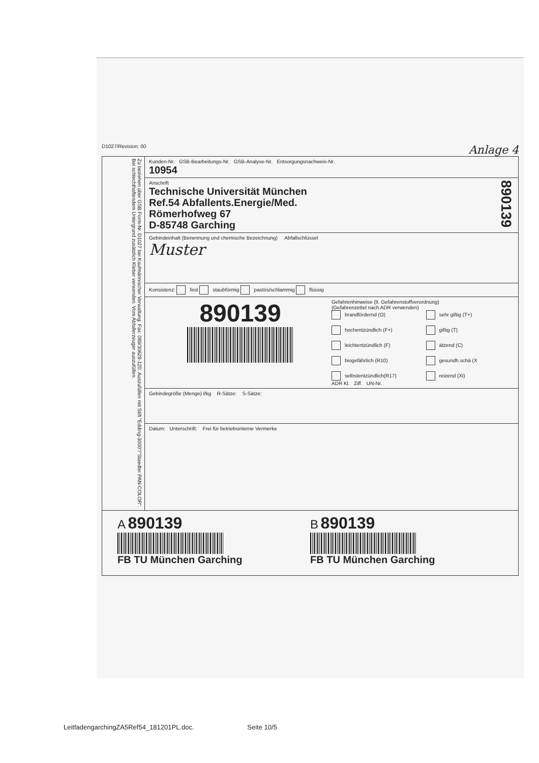D1027/Revision: 00 Anlage 4
Zu beziehen über GSB Form-Nr. D1027 bei Kaufmännischer Verwaltung. Fax: 089/30629-120. Auszufüllen mit Stift "Edding-3000"/"Staedler PAN-COLOR". Bei schlechthaftendem Untergrund zusätzlich Kleber verwenden. Vom Abfallerzeuger auszufüllen.
Kunden-Nr. GSB-Bearbeitungs-Nr. GSB-Analyse-Nr. Entsorgungsnachweis-Nr.
10954
Anschrift
Technische Universität München
Ref.54 Abfallents.Energie/Med.
Römerhofweg 67
D-85748 Garching
890139
Gebindeinhalt (Benennung und chemische Bezeichnung) Abfallschlüssel
Muster
Konsistenz: fest staubförmig pastös/schlammig flüssig
890139
Gefahrenhinweise (lt. Gefahrenstoffverordnung)
(Gefahrenzettel nach ADR verwenden)
brandfördernd (O) sehr giftig (T+) hochentzündlich (F+) giftig (T) leichtentzündlich (F) ätzend (C) biogefährlich (R10) gesundh.schä (X selbstentzündlich(R17) reizend (Xi)
ADR Kl. Ziff. UN-Nr.
Gebindegröße (Menge) l/kg R-Sätze: S-Sätze:
Datum: Unterschrift: Frei für betriebsinterne Vermerke
A 890139
FB TU München Garching
B 890139
FB TU München Garching
LeitfadengarchingZA5Ref54_181201PL.doc. Seite 10/5